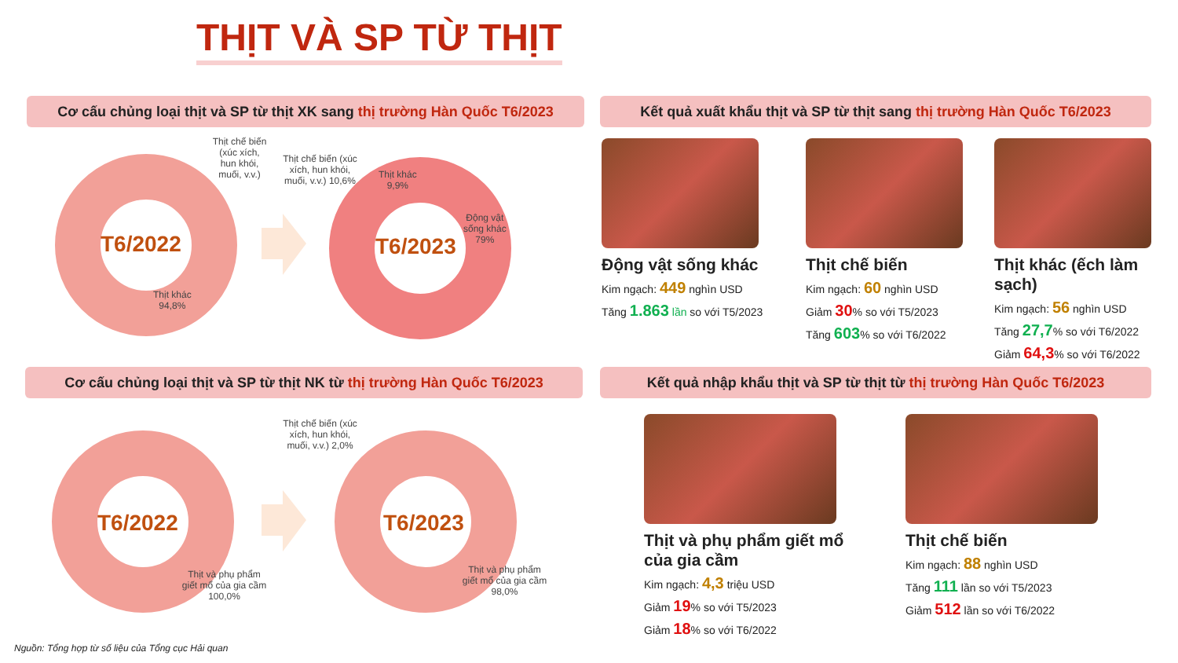THỊT VÀ SP TỪ THỊT
Cơ cấu chủng loại thịt và SP từ thịt XK sang thị trường Hàn Quốc T6/2023
Kết quả xuất khẩu thịt và SP từ thịt sang thị trường Hàn Quốc T6/2023
Cơ cấu chủng loại thịt và SP từ thịt NK từ thị trường Hàn Quốc T6/2023
Kết quả nhập khẩu thịt và SP từ thịt từ thị trường Hàn Quốc T6/2023
T6/2022 T6/2023
T6/2022 T6/2023
Thịt chế biến (xúc xích, hun khói, muối, v.v.)
Thịt khác
94,8%
Thịt chế biến (xúc xích, hun khói, muối, v.v.) 10,6%
Thịt khác
9,9%
Động vật
sống khác
79%
Thịt chế biến (xúc xích, hun khói, muối, v.v.) 2,0%
Thịt và phụ phẩm giết mổ của gia cầm 100,0%
Thịt và phụ phẩm giết mổ của gia cầm 98,0%
Động vật sống khác
Kim ngạch: 449 nghìn USD
Tăng 1.863 lần so với T5/2023
Thịt chế biến
Kim ngạch: 60 nghìn USD
Giảm 30% so với T5/2023
Tăng 603% so với T6/2022
Thịt khác (ếch làm sạch)
Kim ngạch: 56 nghìn USD
Tăng 27,7% so với T6/2022
Giảm 64,3% so với T6/2022
Thịt và phụ phẩm giết mổ của gia cầm
Kim ngạch: 4,3 triệu USD
Giảm 19% so với T5/2023
Giảm 18% so với T6/2022
Thịt chế biến
Kim ngạch: 88 nghìn USD
Tăng 111 lần so với T5/2023
Giảm 512 lần so với T6/2022
Nguồn: Tổng hợp từ số liệu của Tổng cục Hải quan